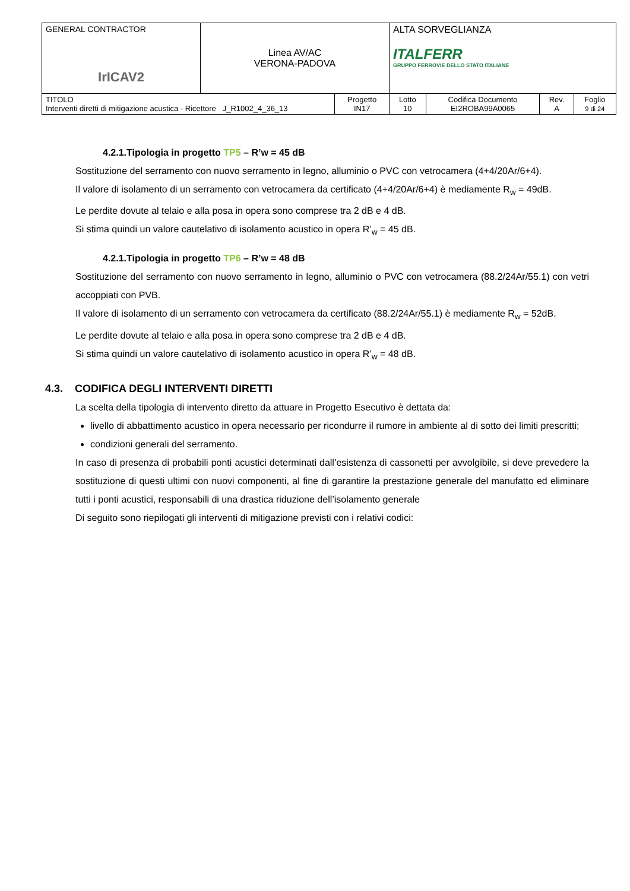| GENERAL CONTRACTOR IrICAV2 | Linea AV/AC VERONA-PADOVA | | ALTA SORVEGLIANZA ITALFERR GRUPPO FERROVIE DELLO STATO ITALIANE | | | |
| TITOLO Interventi diretti di mitigazione acustica - Ricettore J_R1002_4_36_13 | | Progetto IN17 | Lotto 10 | Codifica Documento EI2ROBA99A0065 | Rev. A | Foglio 9 di 24 |
4.2.1.Tipologia in progetto TP5 – R’w = 45 dB
Sostituzione del serramento con nuovo serramento in legno, alluminio o PVC con vetrocamera (4+4/20Ar/6+4).
Il valore di isolamento di un serramento con vetrocamera da certificato (4+4/20Ar/6+4) è mediamente R<sub>w</sub> = 49dB.
Le perdite dovute al telaio e alla posa in opera sono comprese tra 2 dB e 4 dB.
Si stima quindi un valore cautelativo di isolamento acustico in opera R’<sub>w</sub> = 45 dB.
4.2.1.Tipologia in progetto TP6 – R’w = 48 dB
Sostituzione del serramento con nuovo serramento in legno, alluminio o PVC con vetrocamera (88.2/24Ar/55.1) con vetri accoppiati con PVB.
Il valore di isolamento di un serramento con vetrocamera da certificato (88.2/24Ar/55.1) è mediamente R<sub>w</sub> = 52dB.
Le perdite dovute al telaio e alla posa in opera sono comprese tra 2 dB e 4 dB.
Si stima quindi un valore cautelativo di isolamento acustico in opera R’<sub>w</sub> = 48 dB.
4.3. CODIFICA DEGLI INTERVENTI DIRETTI
La scelta della tipologia di intervento diretto da attuare in Progetto Esecutivo è dettata da:
livello di abbattimento acustico in opera necessario per ricondurre il rumore in ambiente al di sotto dei limiti prescritti;
condizioni generali del serramento.
In caso di presenza di probabili ponti acustici determinati dall’esistenza di cassonetti per avvolgibile, si deve prevedere la sostituzione di questi ultimi con nuovi componenti, al fine di garantire la prestazione generale del manufatto ed eliminare tutti i ponti acustici, responsabili di una drastica riduzione dell’isolamento generale
Di seguito sono riepilogati gli interventi di mitigazione previsti con i relativi codici: